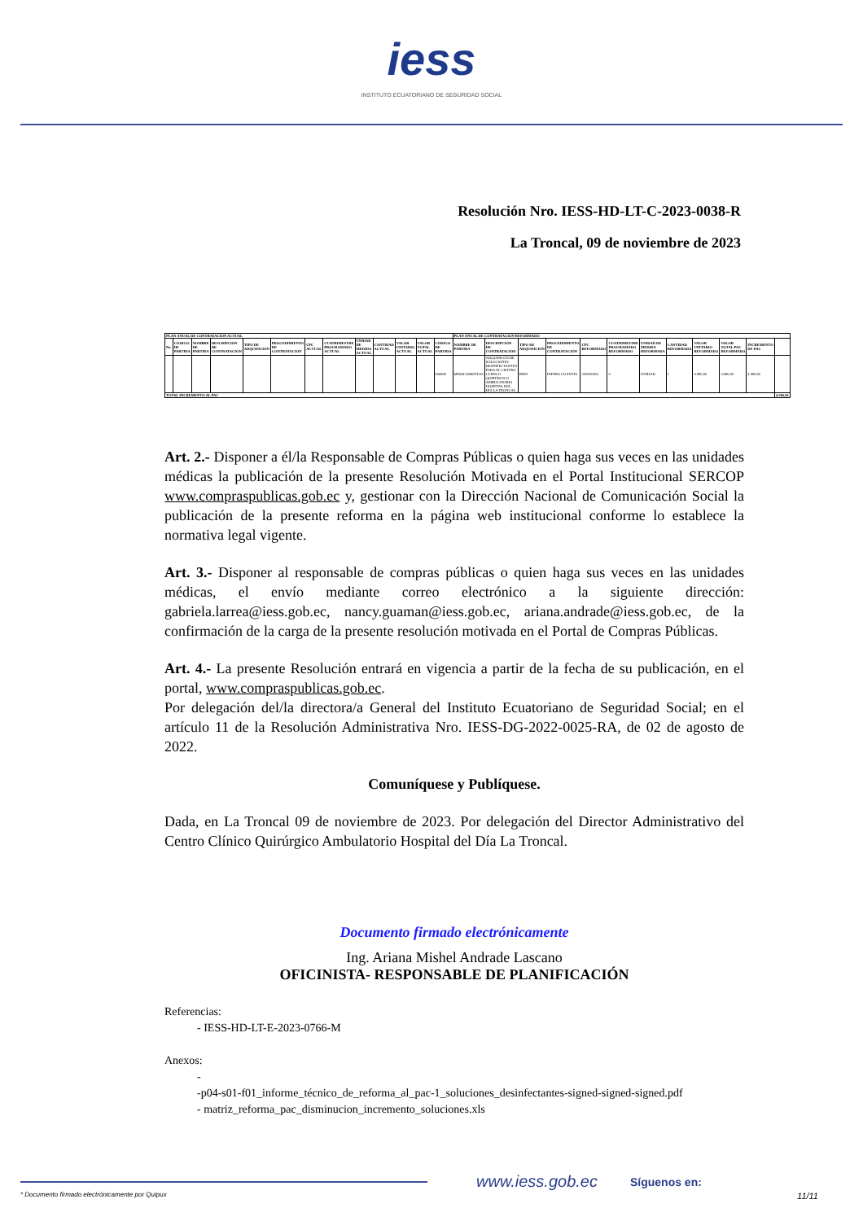iess
INSTITUTO ECUATORIANO DE SEGURIDAD SOCIAL
Resolución Nro. IESS-HD-LT-C-2023-0038-R
La Troncal, 09 de noviembre de 2023
| PLAN ANUAL DE CONTRATACIÓN ACTUAL | | | | | | | | | | | | | PLAN ANUAL DE CONTRATACIÓN REFORMADO | | | | | | | | | | | |
| --- | --- | --- | --- | --- | --- | --- | --- | --- | --- | --- | --- | --- | --- | --- | --- | --- | --- | --- | --- | --- | --- | --- | --- | --- |
| No. | CÓDIGO DE PARTIDA | NOMBRE DE PARTIDA | DESCRIPCIÓN DE CONTRATACIÓN | TIPO DE ADQUISICIÓN | PROCEDIMIENTO DE CONTRATACIÓN | CPC ACTUAL | CUATRIMESTRE PROGRAMADO ACTUAL | UNIDAD DE MEDIDA ACTUAL | CANTIDAD ACTUAL | VALOR UNITARIO ACTUAL | VALOR TOTAL ACTUAL | CÓDIGO DE PARTIDA | NOMBRE DE PARTIDA | DESCRIPCIÓN DE CONTRATACIÓN | TIPO DE ADQUISICIÓN | PROCEDIMIENTO DE CONTRATACIÓN | CPC REFORMADO | CUATRIMESTRE PROGRAMADO REFORMADO | UNIDAD DE MEDIDA REFORMADA | CANTIDAD REFORMADA | VALOR UNITARIO REFORMADO | VALOR TOTAL PAC REFORMADO | INCREMENTO DE PAC | |
| | | | | | | | | | | | | 530809 | MEDICAMENTOS | ADQUISICÓN DE SOLUCIONES DESINFECTANTES PARA EL CENTRO CLÍNICO QUIRÚRGICO AMBULATORIO HOSPITAL DEL DÍA LA TRONCAL | BIEN | INFIMA CUANTÍA | 352901094 | C | UNIDAD | 1 | 4.586,50 | 4.586,50 | 4.586,50 | |
| TOTAL INCREMENTO AL PAC | | | | | | | | | | | | | | | | | | | | | | | | 4.586,50 |
Art. 2.- Disponer a él/la Responsable de Compras Públicas o quien haga sus veces en las unidades médicas la publicación de la presente Resolución Motivada en el Portal Institucional SERCOP www.compraspublicas.gob.ec y, gestionar con la Dirección Nacional de Comunicación Social la publicación de la presente reforma en la página web institucional conforme lo establece la normativa legal vigente.
Art. 3.- Disponer al responsable de compras públicas o quien haga sus veces en las unidades médicas, el envío mediante correo electrónico a la siguiente dirección: gabriela.larrea@iess.gob.ec, nancy.guaman@iess.gob.ec, ariana.andrade@iess.gob.ec, de la confirmación de la carga de la presente resolución motivada en el Portal de Compras Públicas.
Art. 4.- La presente Resolución entrará en vigencia a partir de la fecha de su publicación, en el portal, www.compraspublicas.gob.ec.
Por delegación del/la directora/a General del Instituto Ecuatoriano de Seguridad Social; en el artículo 11 de la Resolución Administrativa Nro. IESS-DG-2022-0025-RA, de 02 de agosto de 2022.
Comuníquese y Publíquese.
Dada, en La Troncal 09 de noviembre de 2023. Por delegación del Director Administrativo del Centro Clínico Quirúrgico Ambulatorio Hospital del Día La Troncal.
Documento firmado electrónicamente
Ing. Ariana Mishel Andrade Lascano
OFICINISTA- RESPONSABLE DE PLANIFICACIÓN
Referencias:
- IESS-HD-LT-E-2023-0766-M
Anexos:
-
-p04-s01-f01_informe_técnico_de_reforma_al_pac-1_soluciones_desinfectantes-signed-signed-signed.pdf
- matriz_reforma_pac_disminucion_incremento_soluciones.xls
www.iess.gob.ec Síguenos en:
* Documento firmado electrónicamente por Quipux 11/11